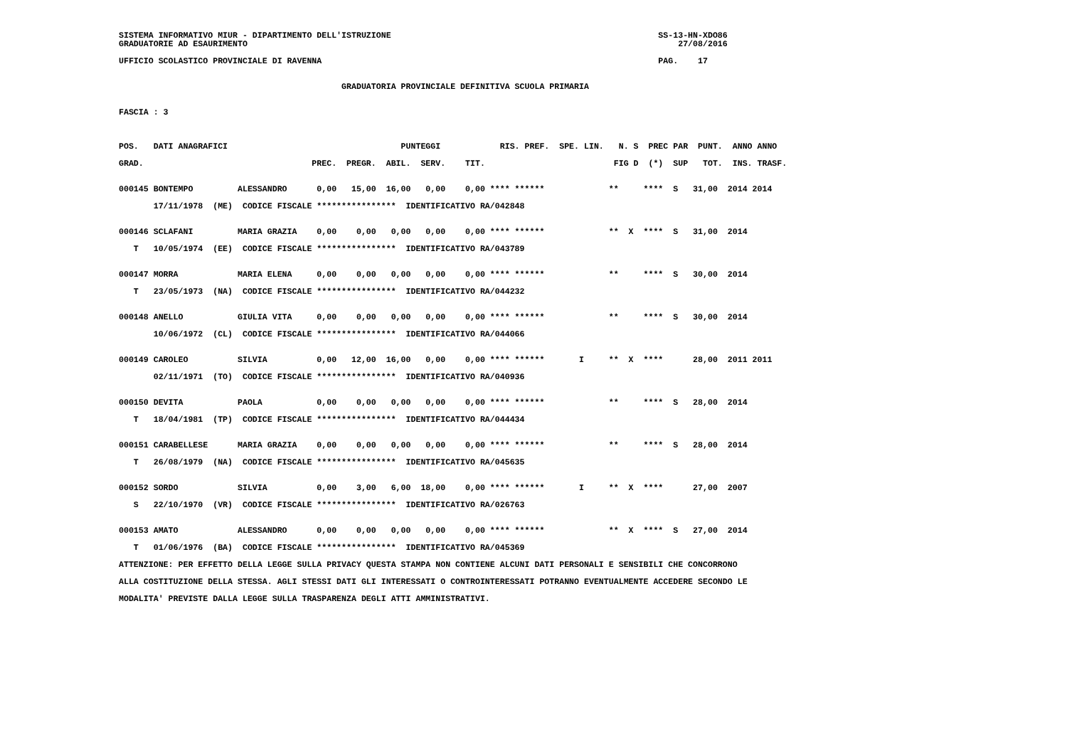SISTEMA INFORMATIVO MIUR - DIPARTIMENTO DELL'ISTRUZIONE                                                      SS-13-HN-XDO86
GRADUATORIE AD ESAURIMENTO                                                                                       27/08/2016

UFFICIO SCOLASTICO PROVINCIALE DI RAVENNA                                                                    PAG.    17


                                             GRADUATORIA PROVINCIALE DEFINITIVA SCUOLA PRIMARIA


FASCIA : 3



POS.   DATI ANAGRAFICI                                   PUNTEGGI            RIS. PREF.  SPE. LIN.   N. S  PREC PAR  PUNT.  ANNO ANNO

GRAD.                                  PREC.  PREGR.  ABIL.  SERV.    TIT.                          FIG D  (*)  SUP   TOT.  INS. TRASF.


000145 BONTEMPO         ALESSANDRO      0,00   15,00  16,00   0,00    0,00 **** ******             **     ****  S   31,00  2014 2014

       17/11/1978  (ME)  CODICE FISCALE ****************  IDENTIFICATIVO RA/042848


000146 SCLAFANI         MARIA GRAZIA    0,00    0,00   0,00   0,00    0,00 **** ******             **  X  ****  S   31,00  2014

   T   10/05/1974  (EE)  CODICE FISCALE ****************  IDENTIFICATIVO RA/043789


000147 MORRA            MARIA ELENA     0,00    0,00   0,00   0,00    0,00 **** ******             **     ****  S   30,00  2014

   T   23/05/1973  (NA)  CODICE FISCALE ****************  IDENTIFICATIVO RA/044232


000148 ANELLO           GIULIA VITA     0,00    0,00   0,00   0,00    0,00 **** ******             **     ****  S   30,00  2014

       10/06/1972  (CL)  CODICE FISCALE ****************  IDENTIFICATIVO RA/044066


000149 CAROLEO          SILVIA          0,00   12,00  16,00   0,00    0,00 **** ******       I     **  X  ****      28,00  2011 2011

       02/11/1971  (TO)  CODICE FISCALE ****************  IDENTIFICATIVO RA/040936


000150 DEVITA           PAOLA           0,00    0,00   0,00   0,00    0,00 **** ******             **     ****  S   28,00  2014

   T   18/04/1981  (TP)  CODICE FISCALE ****************  IDENTIFICATIVO RA/044434


000151 CARABELLESE      MARIA GRAZIA    0,00    0,00   0,00   0,00    0,00 **** ******             **     ****  S   28,00  2014

   T   26/08/1979  (NA)  CODICE FISCALE ****************  IDENTIFICATIVO RA/045635


000152 SORDO            SILVIA          0,00    3,00   6,00  18,00    0,00 **** ******       I     **  X  ****      27,00  2007

   S   22/10/1970  (VR)  CODICE FISCALE ****************  IDENTIFICATIVO RA/026763


000153 AMATO            ALESSANDRO      0,00    0,00   0,00   0,00    0,00 **** ******             **  X  ****  S   27,00  2014

   T   01/06/1976  (BA)  CODICE FISCALE ****************  IDENTIFICATIVO RA/045369

ATTENZIONE: PER EFFETTO DELLA LEGGE SULLA PRIVACY QUESTA STAMPA NON CONTIENE ALCUNI DATI PERSONALI E SENSIBILI CHE CONCORRONO

ALLA COSTITUZIONE DELLA STESSA. AGLI STESSI DATI GLI INTERESSATI O CONTROINTERESSATI POTRANNO EVENTUALMENTE ACCEDERE SECONDO LE

MODALITA' PREVISTE DALLA LEGGE SULLA TRASPARENZA DEGLI ATTI AMMINISTRATIVI.